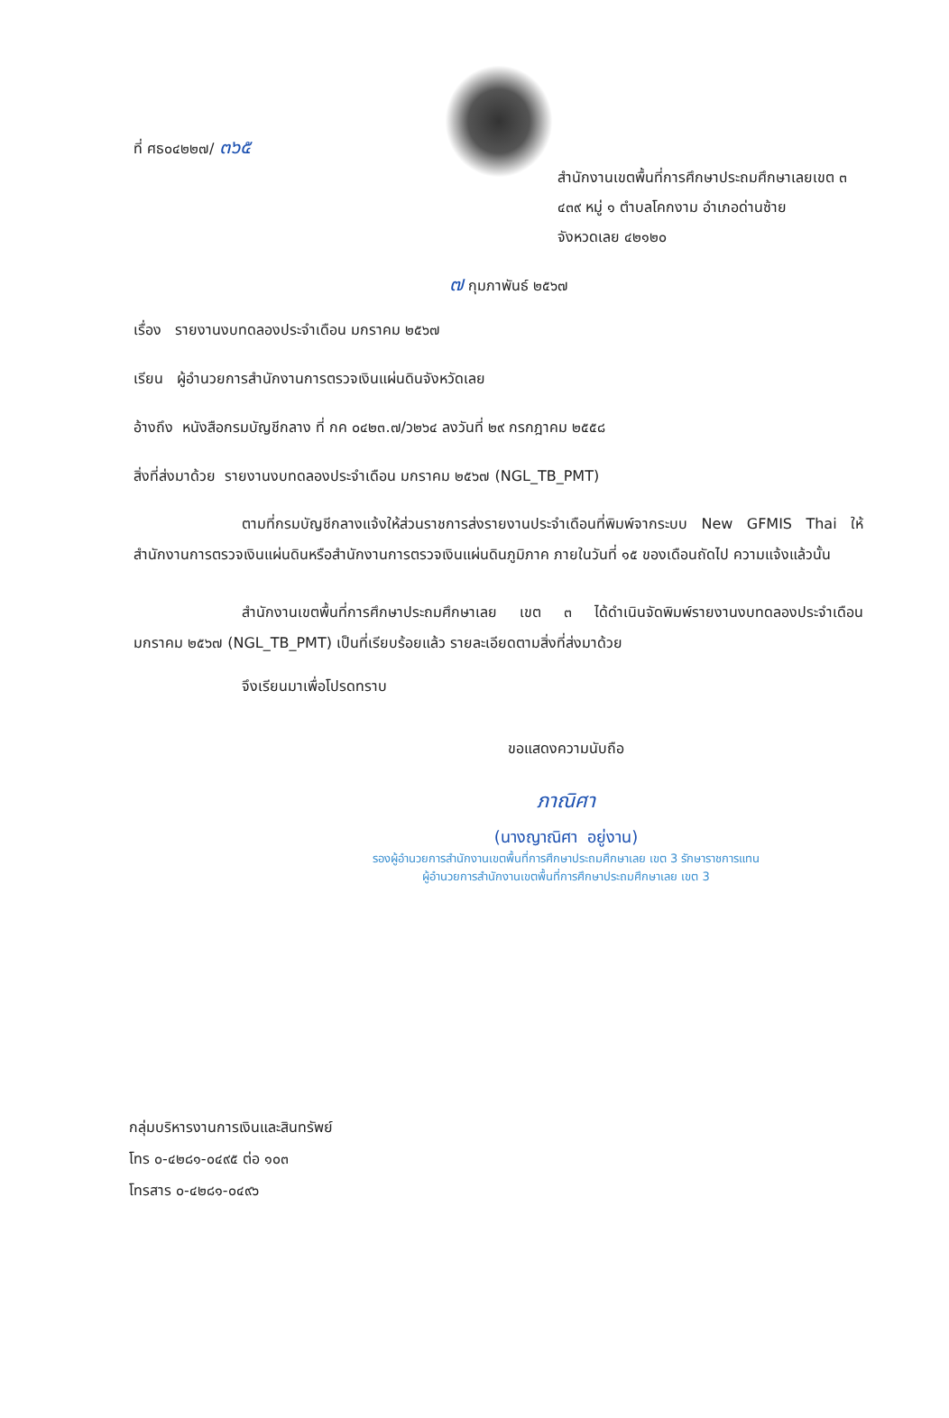ที่ ศธ๐๔๒๒๗/ ๓๖๕
สำนักงานเขตพื้นที่การศึกษาประถมศึกษาเลยเขต ๓
๔๓๙ หมู่ ๑ ตำบลโคกงาม อำเภอด่านซ้าย
จังหวดเลย ๔๒๑๒๐
๗ กุมภาพันธ์ ๒๕๖๗
เรื่อง รายงานงบทดลองประจำเดือน มกราคม ๒๕๖๗
เรียน ผู้อำนวยการสำนักงานการตรวจเงินแผ่นดินจังหวัดเลย
อ้างถึง หนังสือกรมบัญชีกลาง ที่ กค ๐๔๒๓.๗/ว๒๖๔ ลงวันที่ ๒๙ กรกฎาคม ๒๕๕๘
สิ่งที่ส่งมาด้วย รายงานงบทดลองประจำเดือน มกราคม ๒๕๖๗ (NGL_TB_PMT)
ตามที่กรมบัญชีกลางแจ้งให้ส่วนราชการส่งรายงานประจำเดือนที่พิมพ์จากระบบ New GFMIS Thai ให้สำนักงานการตรวจเงินแผ่นดินหรือสำนักงานการตรวจเงินแผ่นดินภูมิภาค ภายในวันที่ ๑๕ ของเดือนถัดไป ความแจ้งแล้วนั้น
สำนักงานเขตพื้นที่การศึกษาประถมศึกษาเลย เขต ๓ ได้ดำเนินจัดพิมพ์รายงานงบทดลองประจำเดือน มกราคม ๒๕๖๗ (NGL_TB_PMT) เป็นที่เรียบร้อยแล้ว รายละเอียดตามสิ่งที่ส่งมาด้วย
จึงเรียนมาเพื่อโปรดทราบ
ขอแสดงความนับถือ
ภาณิศา
(นางญาณิศา อยู่งาน)
รองผู้อำนวยการสำนักงานเขตพื้นที่การศึกษาประถมศึกษาเลย เขต 3 รักษาราชการแทน
ผู้อำนวยการสำนักงานเขตพื้นที่การศึกษาประถมศึกษาเลย เขต 3
กลุ่มบริหารงานการเงินและสินทรัพย์
โทร ๐-๔๒๘๑-๐๔๙๕ ต่อ ๑๐๓
โทรสาร ๐-๔๒๘๑-๐๔๙๖